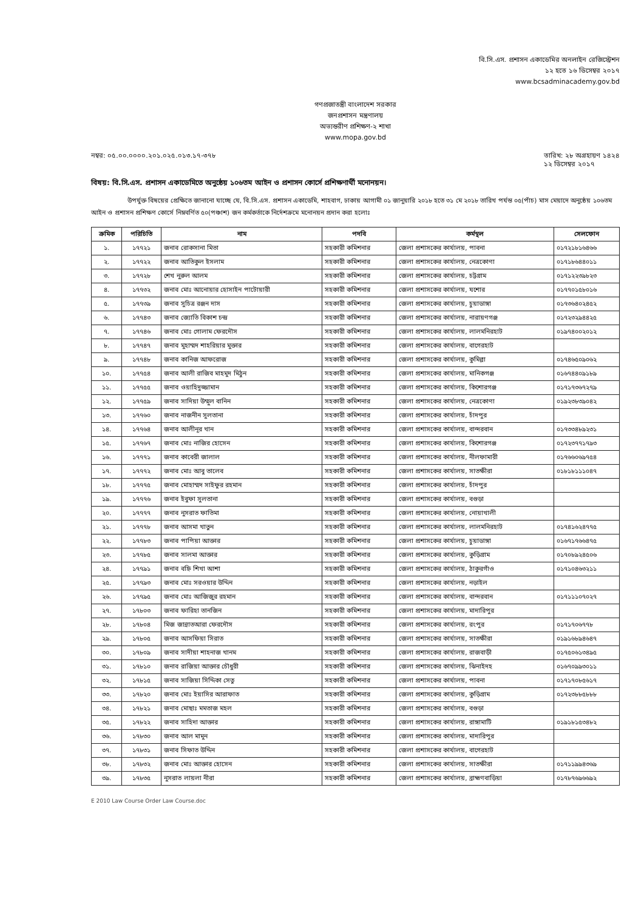বি.সি.এস. প্রশাসন একাডেমির অনলাইন রেজিস্ট্রেশন
১২ হতে ১৬ ডিসেম্বর ২০১৭
www.bcsadminacademy.gov.bd
গণপ্রজাতন্ত্রী বাংলাদেশ সরকার
জনপ্রশাসন মন্ত্রণালয়
অভ্যন্তরীণ প্রশিক্ষণ-২ শাখা
www.mopa.gov.bd
নম্বর: ০৫.০০.০০০০.২০১.০২৫.০১৩.১৭-৩৭৮ তারিখ: ২৮ অগ্রহায়ণ ১৪২৪
১২ ডিসেম্বর ২০১৭
বিষয়: বি.সি.এস. প্রশাসন একাডেমিতে অনুষ্ঠেয় ১০৬তম আইন ও প্রশাসন কোর্সে প্রশিক্ষণার্থী মনোনয়ন।
উপর্যুক্ত বিষয়ের প্রেক্ষিতে জানানো যাচ্ছে যে, বি.সি.এস. প্রশাসন একাডেমি, শাহবাগ, ঢাকায় আগামী ০১ জানুয়ারি ২০১৮ হতে ৩১ মে ২০১৮ তারিখ পর্যন্ত ০৫(পাঁচ) মাস মেয়াদে অনুষ্ঠেয় ১০৬তম আইন ও প্রশাসন প্রশিক্ষণ কোর্সে নিম্নবর্ণিত ৫০(পঞ্চাশ) জন কর্মকর্তাকে নির্দেশক্রমে মনোনয়ন প্রদান করা হলোঃ
| ক্রমিক | পরিচিতি | নাম | পদবি | কর্মস্থল | সেলফোন |
| --- | --- | --- | --- | --- | --- |
| ১. | ১৭৭২১ | জনাব রোকসানা মিতা | সহকারী কমিশনার | জেলা প্রশাসকের কার্যালয়, পাবনা | ০১৭২১৮১৬৪৬৬ |
| ২. | ১৭৭২২ | জনাব আতিকুল ইসলাম | সহকারী কমিশনার | জেলা প্রশাসকের কার্যালয়, নেত্রকোণা | ০১৭১৮৬৪৪০১১ |
| ৩. | ১৭৭২৮ | শেখ নুরুল আলম | সহকারী কমিশনার | জেলা প্রশাসকের কার্যালয়, চট্টগ্রাম | ০১৭১২২৩৯৮২৩ |
| ৪. | ১৭৭৩২ | জনাব মোঃ আনোয়ার হোসাইন পাটোয়ারী | সহকারী কমিশনার | জেলা প্রশাসকের কার্যালয়, যশোর | ০১৭৭০১৫৮০১৬ |
| ৫. | ১৭৭৩৯ | জনাব সুচিত্র রঞ্জন দাস | সহকারী কমিশনার | জেলা প্রশাসকের কার্যালয়, চুয়াডাঙ্গা | ০১৭৩৬৪০২৪৫২ |
| ৬. | ১৭৭৪৩ | জনাব জ্যোতি বিকাশ চন্দ্র | সহকারী কমিশনার | জেলা প্রশাসকের কার্যালয়, নারায়ণগঞ্জ | ০১৭২৩২৯৪৪২৫ |
| ৭. | ১৭৭৪৬ | জনাব মোঃ গোলাম ফেরদৌস | সহকারী কমিশনার | জেলা প্রশাসকের কার্যালয়, লালমনিরহাট | ০১৯৭৪০০২০১২ |
| ৮. | ১৭৭৪৭ | জনাব মুহাম্মদ শাহরিয়ার মুক্তার | সহকারী কমিশনার | জেলা প্রশাসকের কার্যালয়, বাগেরহাট | |
| ৯. | ১৭৭৪৮ | জনাব কানিজ আফরোজ | সহকারী কমিশনার | জেলা প্রশাসকের কার্যালয়, কুমিল্লা | ০১৭৪৬৫০৯০৬২ |
| ১০. | ১৭৭৫৪ | জনাব আলী রাজিব মাহমুদ মিঠুন | সহকারী কমিশনার | জেলা প্রশাসকের কার্যালয়, মানিকগঞ্জ | ০১৬৭৪৪০৯১৮৯ |
| ১১. | ১৭৭৫৫ | জনাব ওয়াহিদুজ্জামান | সহকারী কমিশনার | জেলা প্রশাসকের কার্যালয়, কিশোরগঞ্জ | ০১৭১৭৩৬৭২৭৯ |
| ১২. | ১৭৭৫৯ | জনাব সাদিয়া উম্মুল বানিন | সহকারী কমিশনার | জেলা প্রশাসকের কার্যালয়, নেত্রকোণা | ০১৯২৩৮৩৯০৪২ |
| ১৩. | ১৭৭৬০ | জনাব নাজনীন সুলতানা | সহকারী কমিশনার | জেলা প্রশাসকের কার্যালয়, চাঁদপুর | |
| ১৪. | ১৭৭৬৪ | জনাব আলীনূর খান | সহকারী কমিশনার | জেলা প্রশাসকের কার্যালয়, বান্দরবান | ০১৭৩৩৪৮৯২৩১ |
| ১৫. | ১৭৭৬৭ | জনাব মোঃ নাজির হোসেন | সহকারী কমিশনার | জেলা প্রশাসকের কার্যালয়, কিশোরগঞ্জ | ০১৭২৩৭৭১৭৯৩ |
| ১৬. | ১৭৭৭১ | জনাব কাবেরী জালাল | সহকারী কমিশনার | জেলা প্রশাসকের কার্যালয়, নীলফামারী | ০১৭৬৬০৬৯৭৫৪ |
| ১৭. | ১৭৭৭২ | জনাব মোঃ আবু তালেব | সহকারী কমিশনার | জেলা প্রশাসকের কার্যালয়, সাতক্ষীরা | ০১৮১৮১১১০৪৭ |
| ১৮. | ১৭৭৭৫ | জনাব মোহাম্মদ সাইফুর রহমান | সহকারী কমিশনার | জেলা প্রশাসকের কার্যালয়, চাঁদপুর | |
| ১৯. | ১৭৭৭৬ | জনাব ইবুফা সুলতানা | সহকারী কমিশনার | জেলা প্রশাসকের কার্যালয়, বগুড়া | |
| ২০. | ১৭৭৭৭ | জনাব নুসরাত ফাতিমা | সহকারী কমিশনার | জেলা প্রশাসকের কার্যালয়, নোয়াখালী | |
| ২১. | ১৭৭৭৮ | জনাব আসমা খাতুন | সহকারী কমিশনার | জেলা প্রশাসকের কার্যালয়, লালমনিরহাট | ০১৭৪১৬২৪৭৭৫ |
| ২২. | ১৭৭৮৩ | জনাব পাপিয়া আক্তার | সহকারী কমিশনার | জেলা প্রশাসকের কার্যালয়, চুয়াডাঙ্গা | ০১৬৭১৭৬৬৪৭৫ |
| ২৩. | ১৭৭৮৫ | জনাব সালমা আক্তার | সহকারী কমিশনার | জেলা প্রশাসকের কার্যালয়, কুড়িগ্রাম | ০১৭০৮৯২৪৫০৬ |
| ২৪. | ১৭৭৯১ | জনাব বহ্নি শিখা আশা | সহকারী কমিশনার | জেলা প্রশাসকের কার্যালয়, ঠাকুরগাঁও | ০১৭১০৪৬৩২১১ |
| ২৫. | ১৭৭৯৩ | জনাব মোঃ সরওয়ার উদ্দিন | সহকারী কমিশনার | জেলা প্রশাসকের কার্যালয়, নড়াইল | |
| ২৬. | ১৭৭৯৫ | জনাব মোঃ আজিজুর রহমান | সহকারী কমিশনার | জেলা প্রশাসকের কার্যালয়, বান্দরবান | ০১৭১১১০৭০২৭ |
| ২৭. | ১৭৮০৩ | জনাব ফারিহা তানজিন | সহকারী কমিশনার | জেলা প্রশাসকের কার্যালয়, মাদারিপুর | |
| ২৮. | ১৭৮০৪ | মিজ জান্নাতআরা ফেরদৌস | সহকারী কমিশনার | জেলা প্রশাসকের কার্যালয়, রংপুর | ০১৭১৭০৬৭৭৮ |
| ২৯. | ১৭৮০৫ | জনাব আসফিয়া সিরাত | সহকারী কমিশনার | জেলা প্রশাসকের কার্যালয়, সাতক্ষীরা | ০১৯১৬৮৯৪৬৪৭ |
| ৩০. | ১৭৮০৯ | জনাব সাদীয়া শাহনাজ খানম | সহকারী কমিশনার | জেলা প্রশাসকের কার্যালয়, রাজবাড়ী | ০১৭৫০৬১৩৪৯৫ |
| ৩১. | ১৭৮১০ | জনাব রাজিয়া আক্তার চৌধুরী | সহকারী কমিশনার | জেলা প্রশাসকের কার্যালয়, ঝিনাইদহ | ০১৬৭০৯৯৩০১১ |
| ৩২. | ১৭৮১৫ | জনাব সাজিয়া সিদ্দিকা সেতু | সহকারী কমিশনার | জেলা প্রশাসকের কার্যালয়, পাবনা | ০১৭১৭০৮৫৬১৭ |
| ৩৩. | ১৭৮২০ | জনাব মোঃ ইয়াসির আরাফাত | সহকারী কমিশনার | জেলা প্রশাসকের কার্যালয়, কুড়িগ্রাম | ০১৭২৩৮৮৫৮৮৮ |
| ৩৪. | ১৭৮২১ | জনাব মোছাঃ মমতাজ মহল | সহকারী কমিশনার | জেলা প্রশাসকের কার্যালয়, বগুড়া | |
| ৩৫. | ১৭৮২২ | জনাব সাহিদা আক্তার | সহকারী কমিশনার | জেলা প্রশাসকের কার্যালয়, রাঙ্গামাটি | ০১৯১৮১৫৩৪৮২ |
| ৩৬. | ১৭৮৩০ | জনাব আল মামুন | সহকারী কমিশনার | জেলা প্রশাসকের কার্যালয়, মাদারিপুর | |
| ৩৭. | ১৭৮৩১ | জনাব সিফাত উদ্দিন | সহকারী কমিশনার | জেলা প্রশাসকের কার্যালয়, বাগেরহাট | |
| ৩৮. | ১৭৮৩২ | জনাব মোঃ আক্তার হোসেন | সহকারী কমিশনার | জেলা প্রশাসকের কার্যালয়, সাতক্ষীরা | ০১৭১১৯৯৪৩৬৯ |
| ৩৯. | ১৭৮৩৫ | নুসরাত লায়লা নীরা | সহকারী কমিশনার | জেলা প্রশাসকের কার্যালয়, ব্রাহ্মণবাড়িয়া | ০১৭৮৭৬৯৬৬৯২ |
E 2010 Law Course Order Law Course.doc